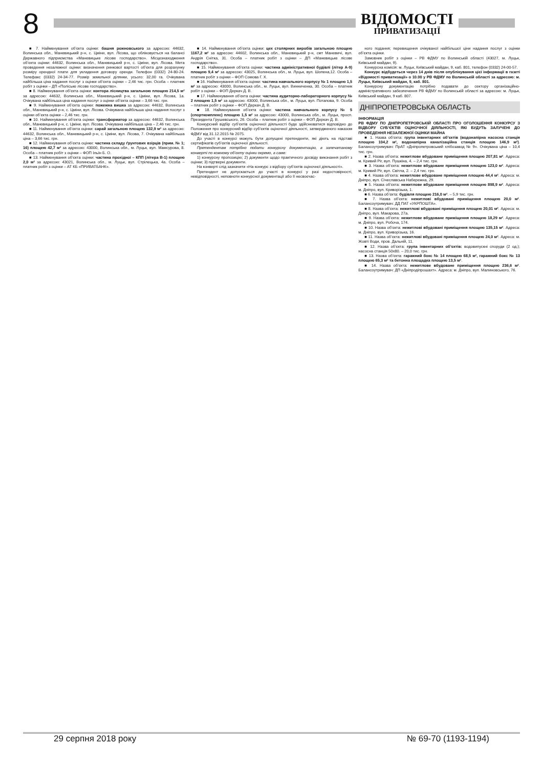8
ВІДОМОСТІ
ПРИВАТИЗАЦІЇ
■ 7. Найменування об’єкта оцінки: башня рожновського за адресою: 44632, Волинська обл., Маневицький р-н, с. Цміни, вул. Лісова, що обліковується на балансі Державного підприємства «Маневицьке лісове господарство». Місцезнаходження об’єкта оцінки: 44632, Волинська обл., Маневицький р-н, с. Цміни, вул. Лісова. Мета проведення незалежної оцінки: визначення ринкової вартості об’єкта для розрахунку розміру орендної плати для укладення договору оренди. Телефон (0332) 24-80-24. Телефакс (0332) 24-34-77. Розмір земельної ділянки, усього: 32,00 га. Очікувана найбільша ціна надання послуг з оцінки об’єкта оцінки – 2,46 тис. грн. Особа – платник робіт з оцінки – ДП «Поліське лісове господарство».
■ 8. Найменування об’єкта оцінки: контора лісництва загальною площею 214,5 м² за адресою: 44632, Волинська обл., Маневицький р-н, с. Цміни, вул. Лісова, 1а. Очікувана найбільша ціна надання послуг з оцінки об’єкта оцінки – 3,66 тис. грн.
■ 9. Найменування об’єкта оцінки: пожежна вишка за адресою: 44632, Волинська обл., Маневицький р-н, с. Цміни, вул. Лісова. Очікувана найбільша ціна надання послуг з оцінки об’єкта оцінки – 2,46 тис. грн.
■ 10. Найменування об’єкта оцінки: трансформатор за адресою: 44632, Волинська обл., Маневицький р-н, с. Цміни, вул. Лісова. Очікувана найбільша ціна – 2,46 тис. грн.
■ 11. Найменування об’єкта оцінки: сарай загальною площею 132,9 м² за адресою: 44632, Волинська обл., Маневицький р-н, с. Цміни, вул. Лісова, 7. Очікувана найбільша ціна – 3,66 тис. грн.
■ 12. Найменування об’єкта оцінки: частина складу ґрунтових взірців (прим. № 1; 16) площею 42,7 м² за адресою: 43000, Волинська обл., м. Луцьк, вул. Мамсурова, 8. Особа – платник робіт з оцінки – ФОП Ільїн Б. О.
■ 13. Найменування об’єкта оцінки: частина прохідної – КПП (літера В-1) площею 2,0 м² за адресою: 43021, Волинська обл., м. Луцьк, вул. Стрілецька, 4а. Особа – платник робіт з оцінки – АТ КБ «ПРИВАТБАНК».
■ 14. Найменування об’єкта оцінки: цех столярних виробів загальною площею 1167,2 м² за адресою: 44602, Волинська обл., Маневицький р-н, смт Маневичі, вул. Андрія Снітка, 31. Особа – платник робіт з оцінки – ДП «Маневицьке лісове господарство».
■ 15. Найменування об’єкта оцінки: частина адміністративної будівлі (літер А-9) площею 9,4 м² за адресою: 43025, Волинська обл., м. Луцьк, вул. Шопена,12. Особа – платник робіт з оцінки – ФОП Сомова Г. Х.
■ 16. Найменування об’єкта оцінки: частина навчального корпусу № 1 площею 1,5 м² за адресою: 43000, Волинська обл., м. Луцьк, вул. Винниченка, 30. Особа – платник робіт з оцінки – ФОП Деркач Д. В.
■ 17. Найменування об’єкта оцінки: частина аудиторно-лабораторного корпусу № 2 площею 1,5 м² за адресою: 43000, Волинська обл., м. Луцьк, вул. Потапова, 9. Особа – платник робіт з оцінки – ФОП Деркач Д. В.
■ 18. Найменування об’єкта оцінки: частина навчального корпусу № 5 (спорткомплекс) площею 1,5 м² за адресою: 43000, Волинська обл., м. Луцьк, просп. Президента Грушевського, 26. Особа – платник робіт з оцінки – ФОП Деркач Д. В.
Конкурсний відбір суб’єктів оціночної діяльності буде здійснюватися відповідно до Положення про конкурсний відбір суб’єктів оціночної діяльності, затвердженого наказом ФДМУ від 31.12.2015 № 2075.
До участі в конкурсі можуть бути допущені претенденти, які діють на підставі сертифікатів суб’єктів оціночної діяльності.
Претендентам потрібно подати конкурсну документацію, в запечатаному конверті по кожному об’єкту оцінки окремо, а саме:
1) конкурсну пропозицію; 2) документи щодо практичного досвіду виконання робіт з оцінки; 3) підтверні документи.
На конверті слід зазначити «На конкурс з відбору суб’єктів оціночної діяльності».
Претендент не допускається до участі в конкурсі у разі недостовірності, невідповідності, неповноти конкурсної документації або її несвоєчас-
ного подання; перевищення очікуваної найбільшої ціни надання послуг з оцінки об’єкта оцінки.
Замовник робіт з оцінки – РВ ФДМУ по Волинській області (43027, м. Луцьк, Київський майдан, 9).
Конкурсна комісія: м. Луцьк, Київський майдан, 9, каб. 801, телефон (0332) 24-00-57.
Конкурс відбудеться через 14 днів після опублікування цієї інформації в газеті «Відомості приватизації» о 10.00 у РВ ФДМУ по Волинській області за адресою: м. Луцьк, Київський майдан, 9, каб. 801.
Конкурсну документацію потрібно подавати до сектору організаційно-адміністративного забезпечення РВ ФДМУ по Волинській області за адресою: м. Луцьк, Київський майдан, 9 каб. 807.
ДНІПРОПЕТРОВСЬКА ОБЛАСТЬ
ІНФОРМАЦІЯ
РВ ФДМУ ПО ДНІПРОПЕТРОВСЬКІЙ ОБЛАСТІ ПРО ОГОЛОШЕННЯ КОНКУРСУ З ВІДБОРУ СУБ’ЄКТІВ ОЦІНОЧНОЇ ДІЯЛЬНОСТІ, ЯКІ БУДУТЬ ЗАЛУЧЕНІ ДО ПРОВЕДЕННЯ НЕЗАЛЕЖНОЇ ОЦІНКИ МАЙНА
■ 1. Назва об’єкта: група інвентарних об’єктів (водонапірна насосна станція площею 104,2 м², водонапірна каналізаційна станція площею 146,9 м²). Балансоутримувач: ПрАТ «Дніпропетровський хлібозавод № 9». Очікувана ціна – 10,4 тис. грн.
■ 2. Назва об’єкта: нежитлове вбудоване приміщення площею 207,81 м². Адреса: м. Кривий Ріг, вул. Пушкіна, 4. – 2,4 тис. грн.
■ 3. Назва об’єкта: нежитлове вбудоване приміщення площею 123,0 м². Адреса: м. Кривий Ріг, вул. Світла, 2. – 2,4 тис. грн.
■ 4. Назва об’єкта: нежитлове вбудоване приміщення площею 44,4 м². Адреса: м. Дніпро, вул. Січеславська Набережна, 29.
■ 5. Назва об’єкта: нежитлове вбудоване приміщення площею 898,9 м². Адреса: м. Дніпро, вул. Криворізька, 1.
■ 6. Назва об’єкта: будівля площею 216,0 м². – 5,9 тис. грн.
■ 7. Назва об’єкта: нежитлові вбудовані приміщення площею 20,0 м². Балансоутримувач: ДД ПАТ «УКРПОШТА».
■ 8. Назва об’єкта: нежитлові вбудовані приміщення площею 20,01 м². Адреса: м. Дніпро, вул. Макарова, 27а.
■ 9. Назва об’єкта: нежитлове вбудоване приміщення площею 18,29 м². Адреса: м. Дніпро, вул. Робоча, 174.
■ 10. Назва об’єкта: нежитлові вбудовані приміщення площею 135,15 м². Адреса: м. Дніпро, вул. Криворізька, 16.
■ 11. Назва об’єкта: нежитлові вбудовані приміщення площею 24,0 м². Адреса: м. Жовті Води, пров. Дальній, 11.
■ 12. Назва об’єкта: група інвентарних об’єктів: водовипускні споруди (2 од.); насосна станція 50х80. – 20,0 тис. грн.
■ 13. Назва об’єкта: гаражний бокс № 14 площею 68,5 м², гаражний бокс № 13 площею 65,3 м² та бетонна площадка площею 13,5 м².
■ 14. Назва об’єкта: нежитлове вбудоване приміщення площею 236,6 м². Балансоутримувач: ДП «Дніпродіпрошахт». Адреса: м. Дніпро, вул. Малиновського, 76.
29 серпня 2018 року № 69-70 (1193-1194)